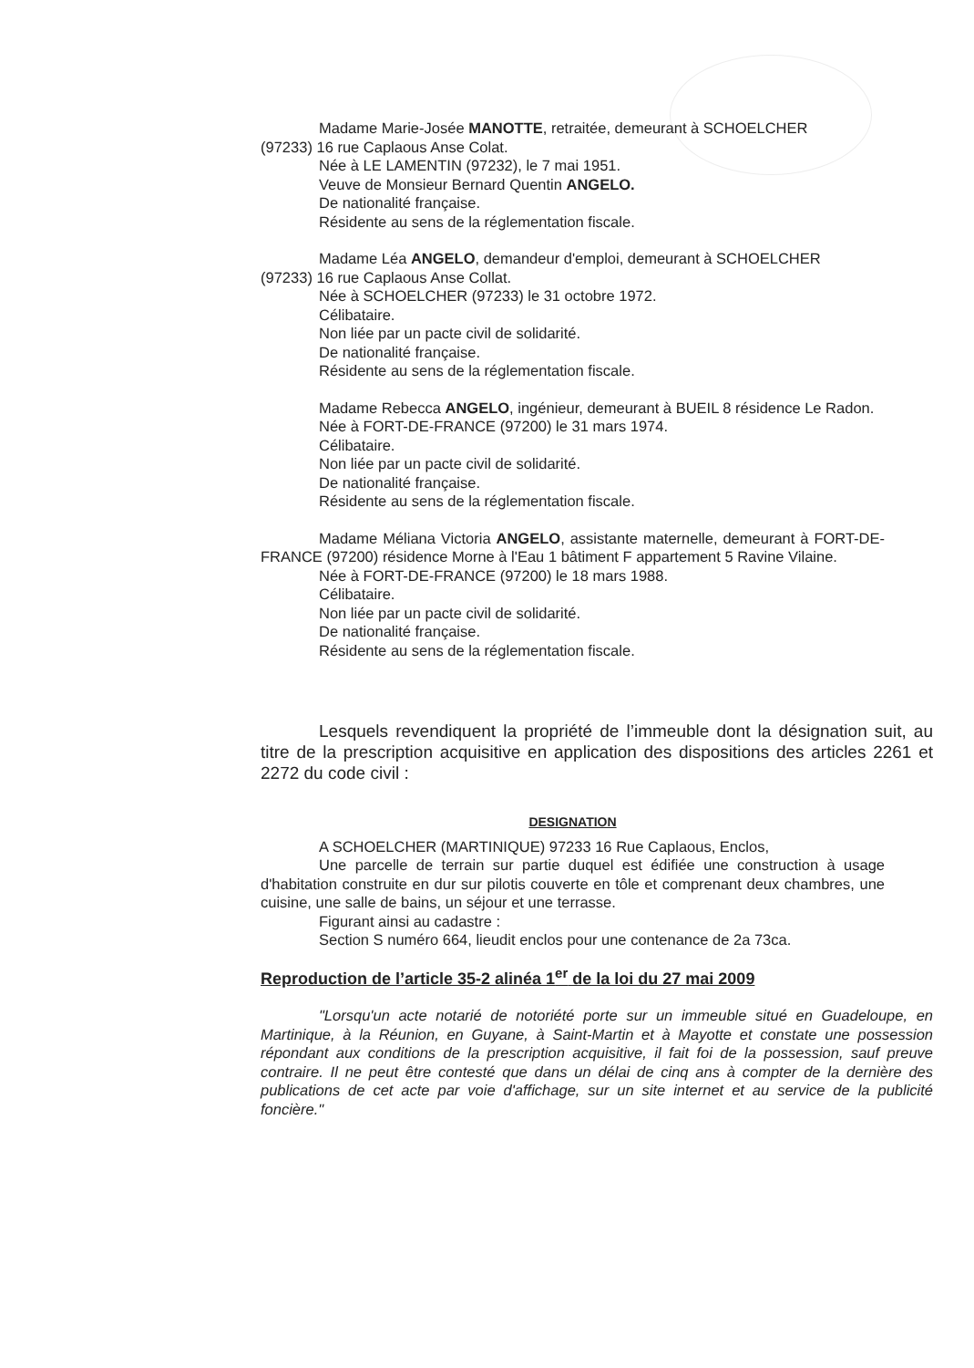Madame Marie-Josée MANOTTE, retraitée, demeurant à SCHOELCHER
(97233) 16 rue Caplaous Anse Colat.
Née à LE LAMENTIN (97232), le 7 mai 1951.
Veuve de Monsieur Bernard Quentin ANGELO.
De nationalité française.
Résidente au sens de la réglementation fiscale.
Madame Léa ANGELO, demandeur d'emploi, demeurant à SCHOELCHER
(97233) 16 rue Caplaous Anse Collat.
Née à SCHOELCHER (97233) le 31 octobre 1972.
Célibataire.
Non liée par un pacte civil de solidarité.
De nationalité française.
Résidente au sens de la réglementation fiscale.
Madame Rebecca ANGELO, ingénieur, demeurant à BUEIL 8 résidence Le Radon.
Née à FORT-DE-FRANCE (97200) le 31 mars 1974.
Célibataire.
Non liée par un pacte civil de solidarité.
De nationalité française.
Résidente au sens de la réglementation fiscale.
Madame Méliana Victoria ANGELO, assistante maternelle, demeurant à FORT-DE-FRANCE (97200) résidence Morne à l'Eau 1 bâtiment F appartement 5 Ravine Vilaine.
Née à FORT-DE-FRANCE (97200) le 18 mars 1988.
Célibataire.
Non liée par un pacte civil de solidarité.
De nationalité française.
Résidente au sens de la réglementation fiscale.
Lesquels revendiquent la propriété de l’immeuble dont la désignation suit, au titre de la prescription acquisitive en application des dispositions des articles 2261 et 2272 du code civil :
DESIGNATION
A SCHOELCHER (MARTINIQUE) 97233 16 Rue Caplaous, Enclos,
Une parcelle de terrain sur partie duquel est édifiée une construction à usage d'habitation construite en dur sur pilotis couverte en tôle et comprenant deux chambres, une cuisine, une salle de bains, un séjour et une terrasse.
Figurant ainsi au cadastre :
Section S numéro 664, lieudit enclos pour une contenance de 2a 73ca.
Reproduction de l’article 35-2 alinéa 1<sup>er</sup> de la loi du 27 mai 2009
"Lorsqu'un acte notarié de notoriété porte sur un immeuble situé en Guadeloupe, en Martinique, à la Réunion, en Guyane, à Saint-Martin et à Mayotte et constate une possession répondant aux conditions de la prescription acquisitive, il fait foi de la possession, sauf preuve contraire. Il ne peut être contesté que dans un délai de cinq ans à compter de la dernière des publications de cet acte par voie d'affichage, sur un site internet et au service de la publicité foncière."